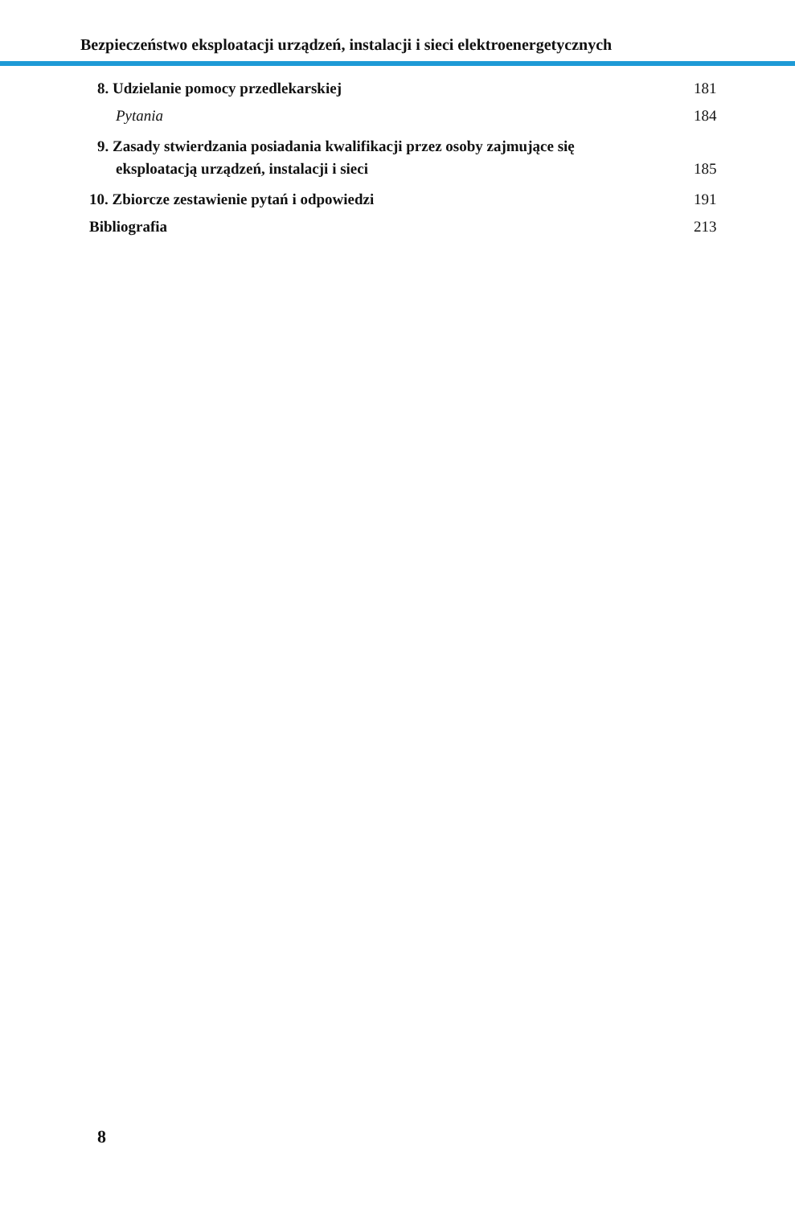Bezpieczeństwo eksploatacji urządzeń, instalacji i sieci elektroenergetycznych
8. Udzielanie pomocy przedlekarskiej
181
Pytania 184
9. Zasady stwierdzania posiadania kwalifikacji przez osoby zajmujące się
eksploatacją urządzeń, instalacji i sieci
185
10. Zbiorcze zestawienie pytań i odpowiedzi
191
Bibliografia 213
8